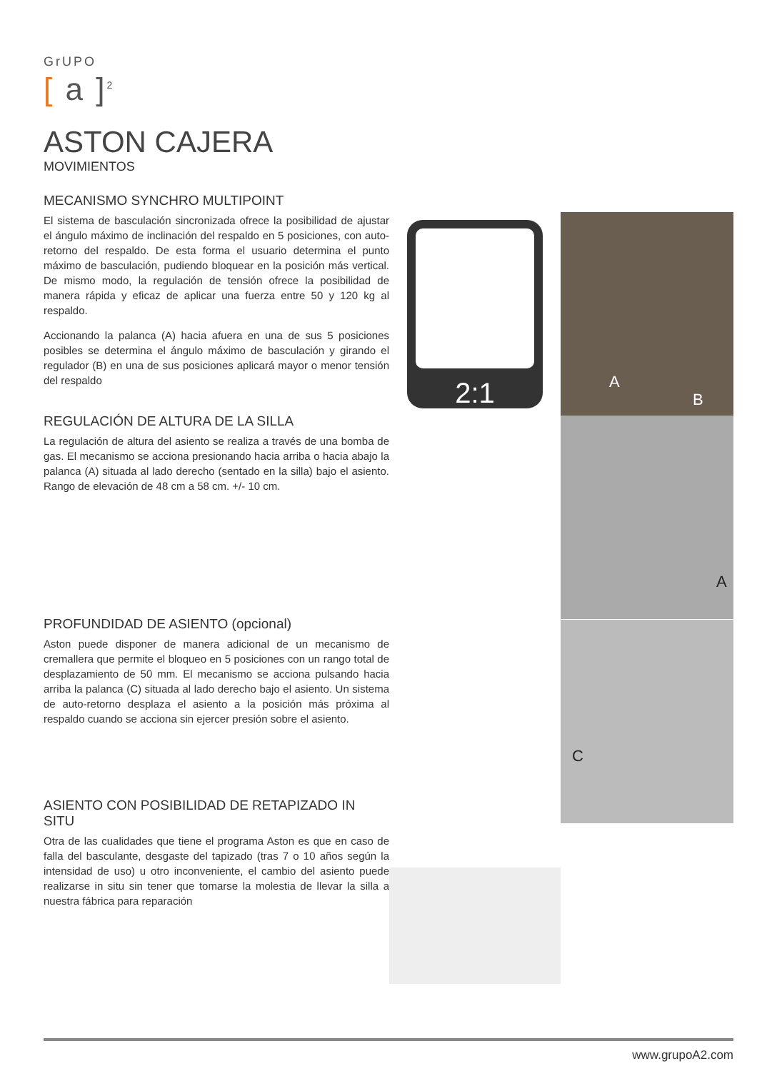GrUPO
[ a ]<sup>2</sup>
ASTON CAJERA
MOVIMIENTOS
MECANISMO SYNCHRO MULTIPOINT
El sistema de basculación sincronizada ofrece la posibilidad de ajustar el ángulo máximo de inclinación del respaldo en 5 posiciones, con auto-retorno del respaldo. De esta forma el usuario determina el punto máximo de basculación, pudiendo bloquear en la posición más vertical. De mismo modo, la regulación de tensión ofrece la posibilidad de manera rápida y eficaz de aplicar una fuerza entre 50 y 120 kg al respaldo.
Accionando la palanca (A) hacia afuera en una de sus 5 posiciones posibles se determina el ángulo máximo de basculación y girando el regulador (B) en una de sus posiciones aplicará mayor o menor tensión del respaldo
REGULACIÓN DE ALTURA DE LA SILLA
La regulación de altura del asiento se realiza a través de una bomba de gas. El mecanismo se acciona presionando hacia arriba o hacia abajo la palanca (A) situada al lado derecho (sentado en la silla) bajo el asiento. Rango de elevación de 48 cm a 58 cm. +/- 10 cm.
PROFUNDIDAD DE ASIENTO (opcional)
Aston puede disponer de manera adicional de un mecanismo de cremallera que permite el bloqueo en 5 posiciones con un rango total de desplazamiento de 50 mm. El mecanismo se acciona pulsando hacia arriba la palanca (C) situada al lado derecho bajo el asiento. Un sistema de auto-retorno desplaza el asiento a la posición más próxima al respaldo cuando se acciona sin ejercer presión sobre el asiento.
ASIENTO CON POSIBILIDAD DE RETAPIZADO IN SITU
Otra de las cualidades que tiene el programa Aston es que en caso de falla del basculante, desgaste del tapizado (tras 7 o 10 años según la intensidad de uso) u otro inconveniente, el cambio del asiento puede realizarse in situ sin tener que tomarse la molestia de llevar la silla a nuestra fábrica para reparación
2:1 A
B
A
C
www.grupoA2.com